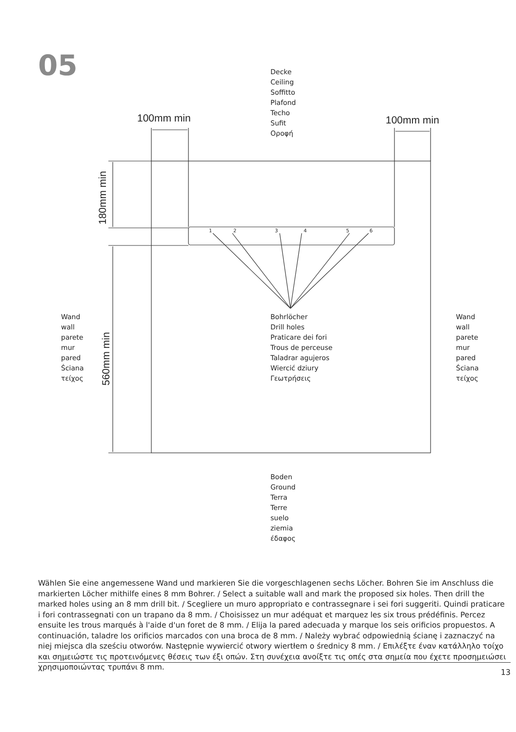05
Decke
Ceiling
Soffitto
Plafond
Techo
Sufit
Οροφή
100mm min 100mm min
180mm min
560mm min
1 2 3 4 5 6
Wand
wall
parete
mur
pared
Ściana
τείχος
Bohrlöcher
Drill holes
Praticare dei fori
Trous de perceuse
Taladrar agujeros
Wiercić dziury
Γεωτρήσεις
Wand
wall
parete
mur
pared
Ściana
τείχος
Boden
Ground
Terra
Terre
suelo
ziemia
έδαφος
Wählen Sie eine angemessene Wand und markieren Sie die vorgeschlagenen sechs Löcher. Bohren Sie im Anschluss die markierten Löcher mithilfe eines 8 mm Bohrer. / Select a suitable wall and mark the proposed six holes. Then drill the marked holes using an 8 mm drill bit. / Scegliere un muro appropriato e contrassegnare i sei fori suggeriti. Quindi praticare i fori contrassegnati con un trapano da 8 mm. / Choisissez un mur adéquat et marquez les six trous prédéfinis. Percez ensuite les trous marqués à l'aide d'un foret de 8 mm. / Elija la pared adecuada y marque los seis orificios propuestos. A continuación, taladre los orificios marcados con una broca de 8 mm. / Należy wybrać odpowied­nią ścianę i zaznaczyć na niej miejsca dla sześciu otworów. Następnie wywiercić otwory wiertłem o średnicy 8 mm. / Επιλέξτε έναν κατάλληλο τοίχο και σημειώστε τις προτεινόμενες θέσεις των έξι οπών. Στη συνέχεια ανοίξτε τις οπές στα σημεία που έχετε προσημειώσει χρησιμοποιώντας τρυπάνι 8 mm.
13